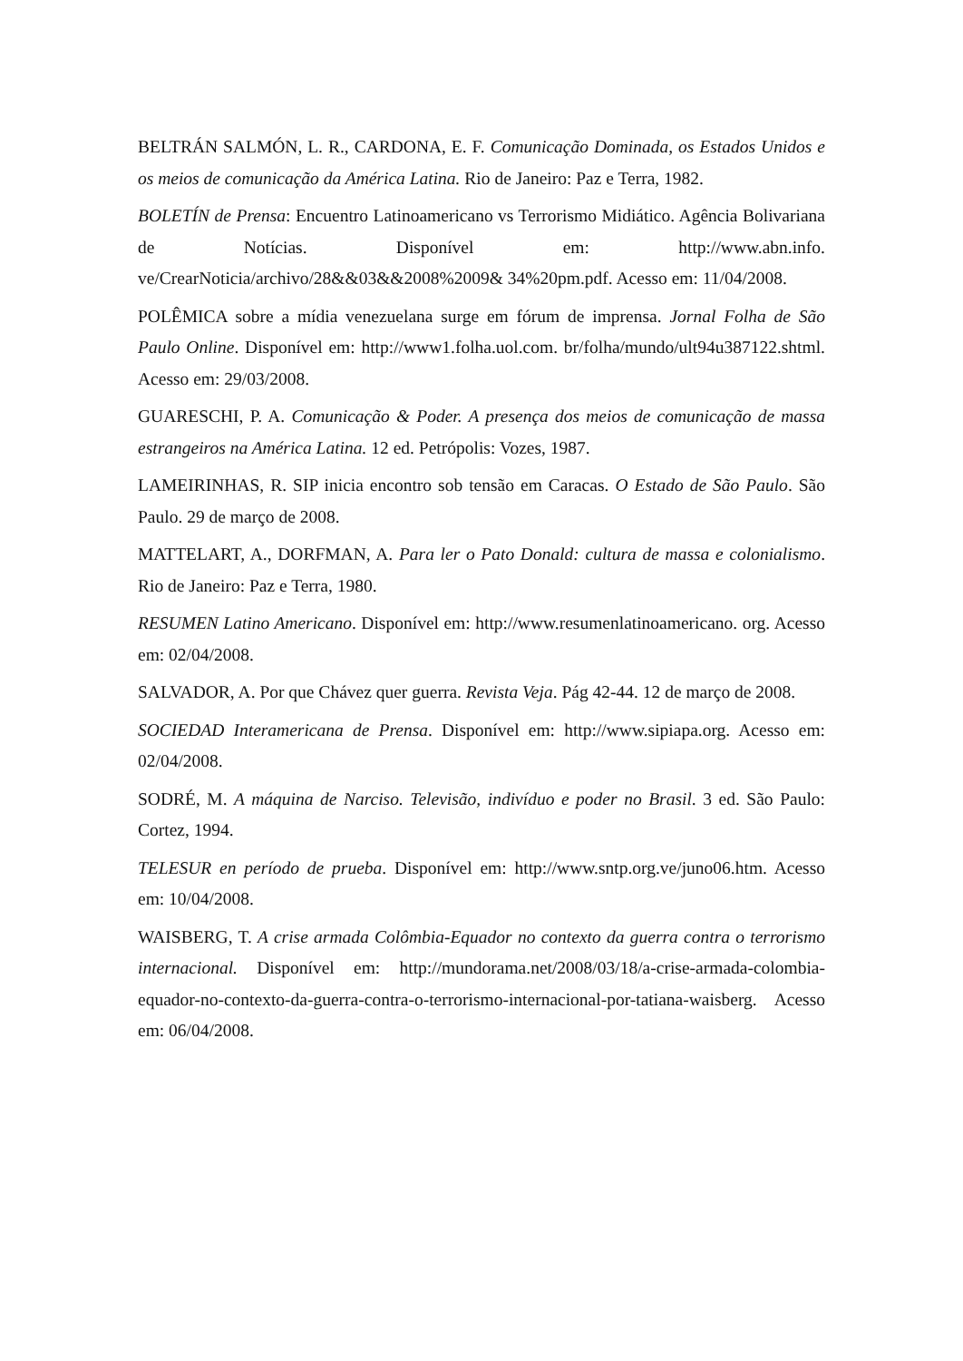BELTRÁN SALMÓN, L. R., CARDONA, E. F. Comunicação Dominada, os Estados Unidos e os meios de comunicação da América Latina. Rio de Janeiro: Paz e Terra, 1982.
BOLETÍN de Prensa: Encuentro Latinoamericano vs Terrorismo Midiático. Agência Bolivariana de Notícias. Disponível em: http://www.abn.info. ve/CrearNoticia/archivo/28&&03&&2008%2009& 34%20pm.pdf. Acesso em: 11/04/2008.
POLÊMICA sobre a mídia venezuelana surge em fórum de imprensa. Jornal Folha de São Paulo Online. Disponível em: http://www1.folha.uol.com. br/folha/mundo/ult94u387122.shtml. Acesso em: 29/03/2008.
GUARESCHI, P. A. Comunicação & Poder. A presença dos meios de comunicação de massa estrangeiros na América Latina. 12 ed. Petrópolis: Vozes, 1987.
LAMEIRINHAS, R. SIP inicia encontro sob tensão em Caracas. O Estado de São Paulo. São Paulo. 29 de março de 2008.
MATTELART, A., DORFMAN, A. Para ler o Pato Donald: cultura de massa e colonialismo. Rio de Janeiro: Paz e Terra, 1980.
RESUMEN Latino Americano. Disponível em: http://www.resumenlatinoamericano. org. Acesso em: 02/04/2008.
SALVADOR, A. Por que Chávez quer guerra. Revista Veja. Pág 42-44. 12 de março de 2008.
SOCIEDAD Interamericana de Prensa. Disponível em: http://www.sipiapa.org. Acesso em: 02/04/2008.
SODRÉ, M. A máquina de Narciso. Televisão, indivíduo e poder no Brasil. 3 ed. São Paulo: Cortez, 1994.
TELESUR en período de prueba. Disponível em: http://www.sntp.org.ve/juno06.htm. Acesso em: 10/04/2008.
WAISBERG, T. A crise armada Colômbia-Equador no contexto da guerra contra o terrorismo internacional. Disponível em: http://mundorama.net/2008/03/18/a-crise-armada-colombia-equador-no-contexto-da-guerra-contra-o-terrorismo-internacional-por-tatiana-waisberg. Acesso em: 06/04/2008.